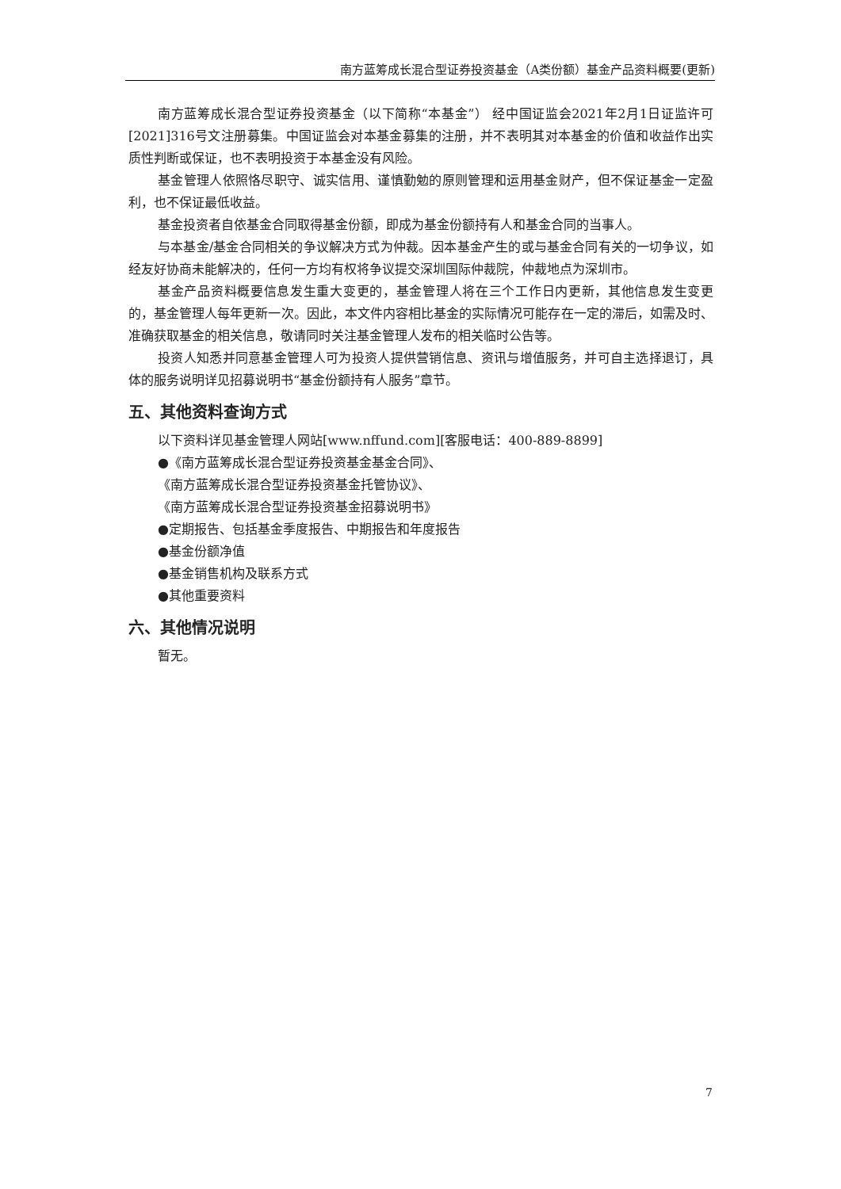南方蓝筹成长混合型证券投资基金（A类份额）基金产品资料概要(更新)
南方蓝筹成长混合型证券投资基金（以下简称“本基金”） 经中国证监会2021年2月1日证监许可[2021]316号文注册募集。中国证监会对本基金募集的注册，并不表明其对本基金的价值和收益作出实质性判断或保证，也不表明投资于本基金没有风险。
基金管理人依照恪尽职守、诚实信用、谨慎勤勉的原则管理和运用基金财产，但不保证基金一定盈利，也不保证最低收益。
基金投资者自依基金合同取得基金份额，即成为基金份额持有人和基金合同的当事人。
与本基金/基金合同相关的争议解决方式为仲裁。因本基金产生的或与基金合同有关的一切争议，如经友好协商未能解决的，任何一方均有权将争议提交深圳国际仲裁院，仲裁地点为深圳市。
基金产品资料概要信息发生重大变更的，基金管理人将在三个工作日内更新，其他信息发生变更的，基金管理人每年更新一次。因此，本文件内容相比基金的实际情况可能存在一定的滞后，如需及时、准确获取基金的相关信息，敬请同时关注基金管理人发布的相关临时公告等。
投资人知悉并同意基金管理人可为投资人提供营销信息、资讯与增值服务，并可自主选择退订，具体的服务说明详见招募说明书“基金份额持有人服务”章节。
五、其他资料查询方式
以下资料详见基金管理人网站[www.nffund.com][客服电话：400-889-8899]
●《南方蓝筹成长混合型证券投资基金基金合同》、
《南方蓝筹成长混合型证券投资基金托管协议》、
《南方蓝筹成长混合型证券投资基金招募说明书》
●定期报告、包括基金季度报告、中期报告和年度报告
●基金份额净值
●基金销售机构及联系方式
●其他重要资料
六、其他情况说明
暂无。
7